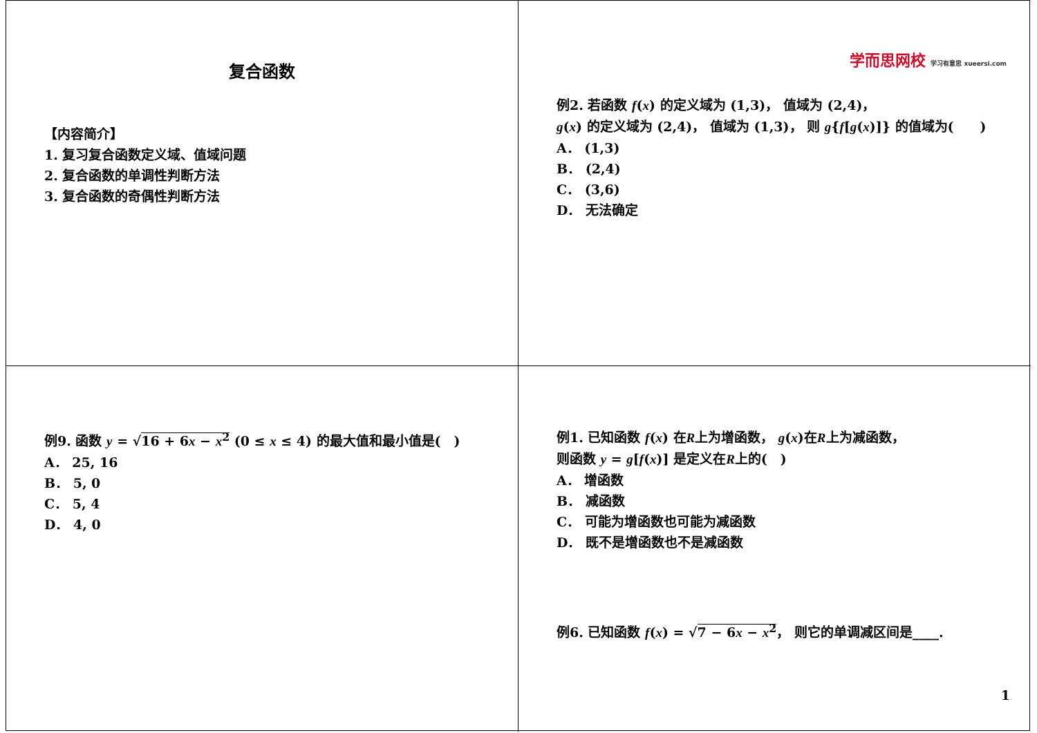复合函数
【内容简介】
1. 复习复合函数定义域、值域问题
2. 复合函数的单调性判断方法
3. 复合函数的奇偶性判断方法
学而思网校 学习有意思 xueersi.com
例2. 若函数 f(x) 的定义域为 (1,3)， 值域为 (2,4)，
g(x) 的定义域为 (2,4)， 值域为 (1,3)， 则 g{f[g(x)]} 的值域为(　　)
A． (1,3)
B． (2,4)
C． (3,6)
D． 无法确定
例9. 函数 y = √16 + 6x − x<sup>2</sup> (0 ≤ x ≤ 4) 的最大值和最小值是(　)
A． 25, 16
B． 5, 0
C． 5, 4
D． 4, 0
例1. 已知函数 f(x) 在R上为增函数， g(x)在R上为减函数，
则函数 y = g[f(x)] 是定义在R上的(　)
A． 增函数
B． 减函数
C． 可能为增函数也可能为减函数
D． 既不是增函数也不是减函数
例6. 已知函数 f(x) = √7 − 6x − x<sup>2</sup>， 则它的单调减区间是____.
1